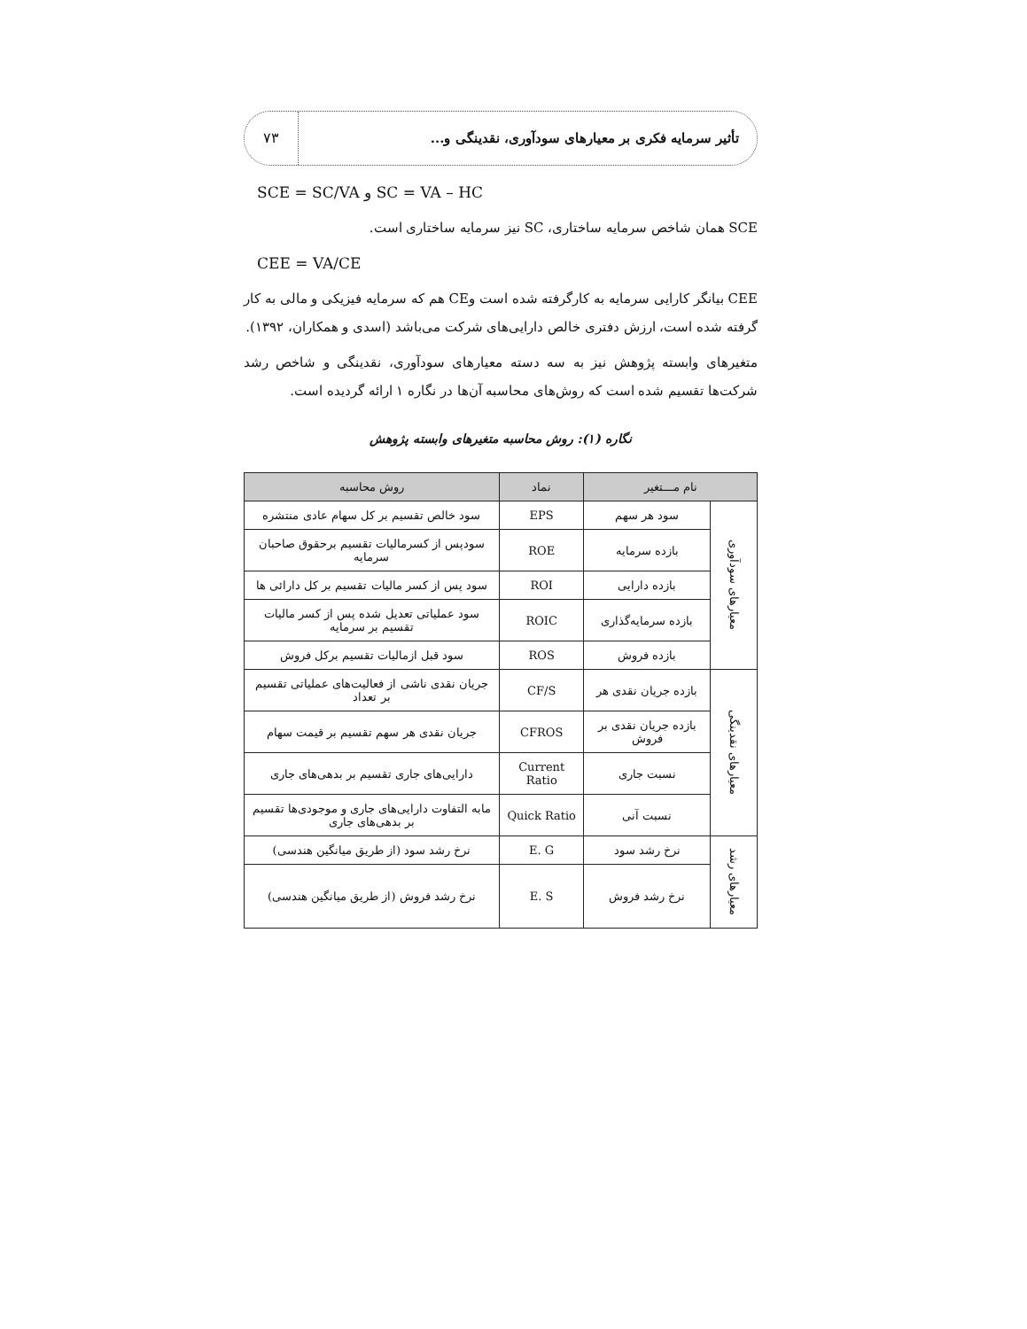تأثیر سرمایه فکری بر معیارهای سودآوری، نقدینگی و...
۷۳
SCE = SC/VA و SC = VA – HC
SCE همان شاخص سرمایه ساختاری، SC نیز سرمایه ساختاری است.
CEE = VA/CE
CEE بیانگر کارایی سرمایه به کارگرفته شده است وCE هم که سرمایه فیزیکی و مالی به کار گرفته شده است، ارزش دفتری خالص دارایی‌های شرکت می‌باشد (اسدی و همکاران، ۱۳۹۲).
متغیرهای وابسته پژوهش نیز به سه دسته معیارهای سودآوری، نقدینگی و شاخص رشد شرکت‌ها تقسیم شده است که روش‌های محاسبه آن‌ها در نگاره ۱ ارائه گردیده است.
نگاره (۱): روش محاسبه متغیرهای وابسته پژوهش
| نام مـــتغیر | | نماد | روش محاسبه |
| --- | --- | --- | --- |
| معیارهای سودآوری | سود هر سهم | EPS | سود خالص تقسیم بر کل سهام عادی منتشره |
| | بازده سرمایه | ROE | سودپس از کسرمالیات تقسیم برحقوق صاحبان سرمایه |
| | بازده دارایی | ROI | سود پس از کسر مالیات تقسیم بر کل دارائی ها |
| | بازده سرمایه‌گذاری | ROIC | سود عملیاتی تعدیل شده پس از کسر مالیات تقسیم بر سرمایه |
| | بازده فروش | ROS | سود قبل ازمالیات تقسیم برکل فروش |
| معیارهای نقدینگی | بازده جریان نقدی هر | CF/S | جریان نقدی ناشی از فعالیت‌های عملیاتی تقسیم بر تعداد |
| | بازده جریان نقدی بر فروش | CFROS | جریان نقدی هر سهم تقسیم بر قیمت سهام |
| | نسبت جاری | Current Ratio | دارایی‌های جاری تقسیم بر بدهی‌های جاری |
| | نسبت آنی | Quick Ratio | مابه التفاوت دارایی‌های جاری و موجودی‌ها تقسیم بر بدهی‌های جاری |
| معیارهای رشد | نرخ رشد سود | E. G | نرخ رشد سود (از طریق میانگین هندسی) |
| | نرخ رشد فروش | E. S | نرخ رشد فروش (از طریق میانگین هندسی) |